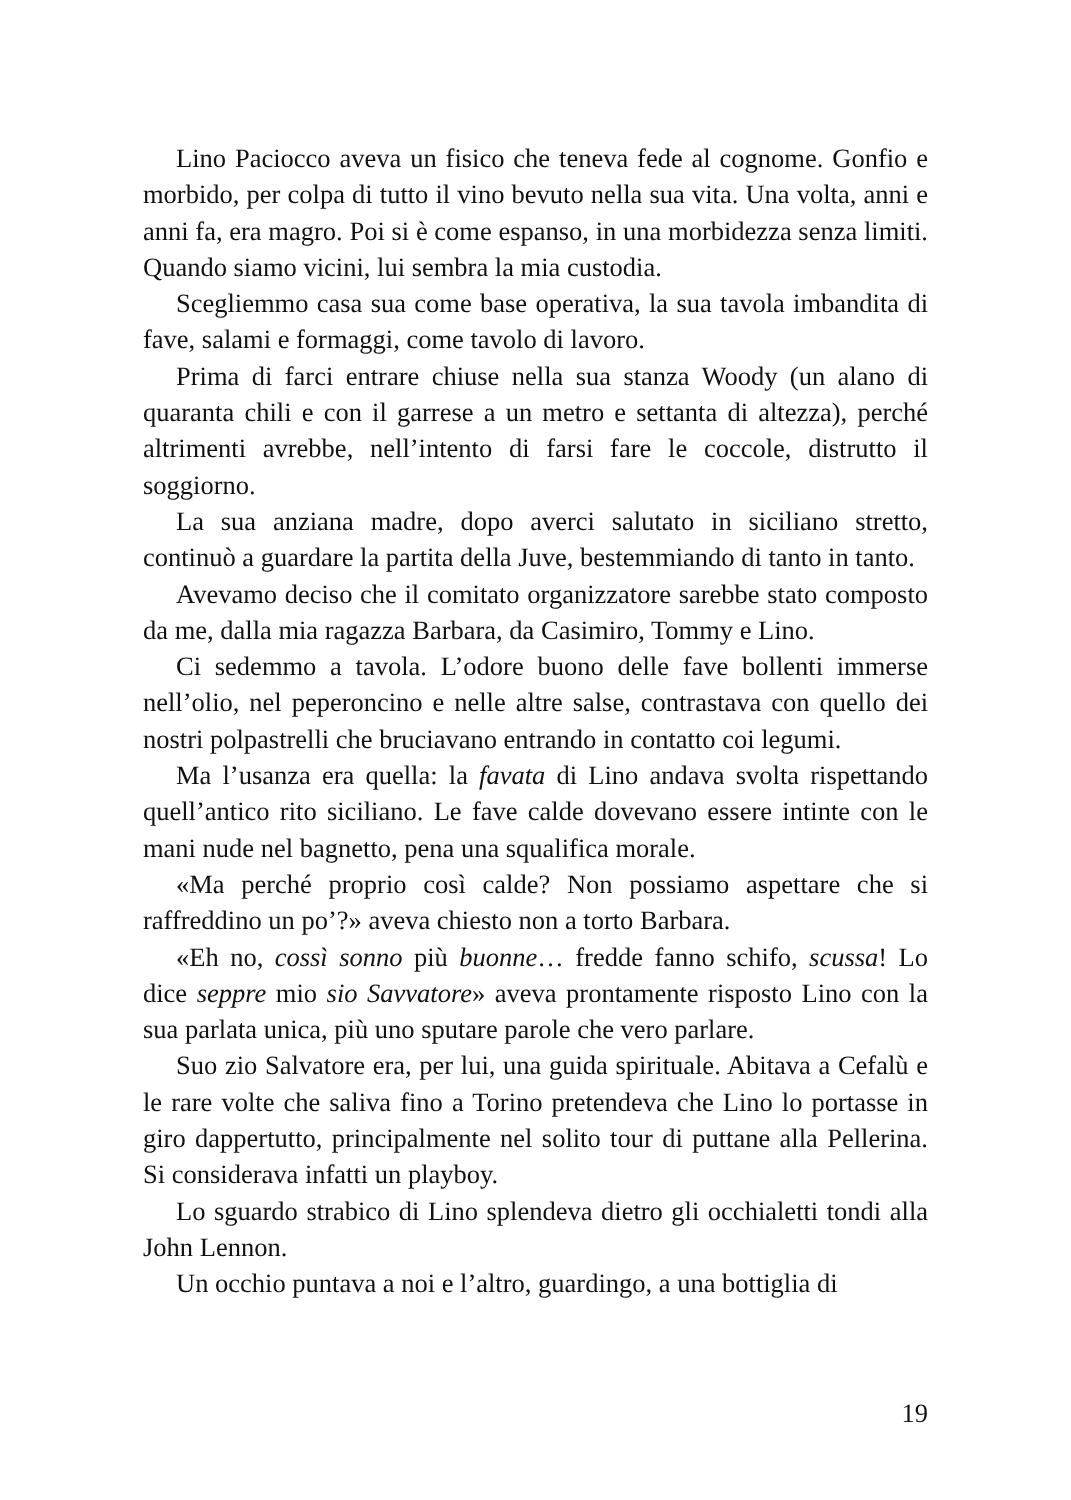Lino Paciocco aveva un fisico che teneva fede al cognome. Gonfio e morbido, per colpa di tutto il vino bevuto nella sua vita. Una volta, anni e anni fa, era magro. Poi si è come espanso, in una morbidezza senza limiti. Quando siamo vicini, lui sembra la mia custodia.
Scegliemmo casa sua come base operativa, la sua tavola imbandita di fave, salami e formaggi, come tavolo di lavoro.
Prima di farci entrare chiuse nella sua stanza Woody (un alano di quaranta chili e con il garrese a un metro e settanta di altezza), perché altrimenti avrebbe, nell’intento di farsi fare le coccole, distrutto il soggiorno.
La sua anziana madre, dopo averci salutato in siciliano stretto, continuò a guardare la partita della Juve, bestemmiando di tanto in tanto.
Avevamo deciso che il comitato organizzatore sarebbe stato composto da me, dalla mia ragazza Barbara, da Casimiro, Tommy e Lino.
Ci sedemmo a tavola. L’odore buono delle fave bollenti immerse nell’olio, nel peperoncino e nelle altre salse, contrastava con quello dei nostri polpastrelli che bruciavano entrando in contatto coi legumi.
Ma l’usanza era quella: la favata di Lino andava svolta rispettando quell’antico rito siciliano. Le fave calde dovevano essere intinte con le mani nude nel bagnetto, pena una squalifica morale.
«Ma perché proprio così calde? Non possiamo aspettare che si raffreddino un po’?» aveva chiesto non a torto Barbara.
«Eh no, cossì sonno più buonne… fredde fanno schifo, scussa! Lo dice seppre mio sio Savvatore» aveva prontamente risposto Lino con la sua parlata unica, più uno sputare parole che vero parlare.
Suo zio Salvatore era, per lui, una guida spirituale. Abitava a Cefalù e le rare volte che saliva fino a Torino pretendeva che Lino lo portasse in giro dappertutto, principalmente nel solito tour di puttane alla Pellerina. Si considerava infatti un playboy.
Lo sguardo strabico di Lino splendeva dietro gli occhialetti tondi alla John Lennon.
Un occhio puntava a noi e l’altro, guardingo, a una bottiglia di
19